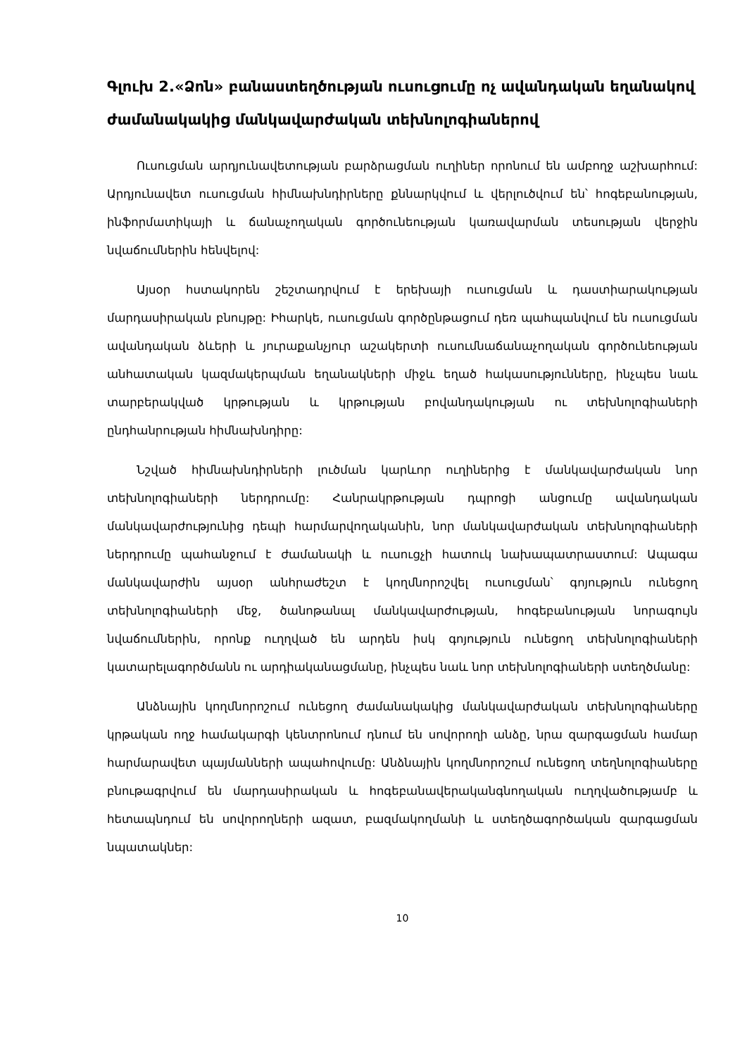Գլուխ 2.«Ձոն» բանաստեղծության ուսուցումը ոչ ավանդական եղանակով ժամանակակից մանկավարժական տեխնոլոգիաներով
Ուսուցման արդյունավետության բարձրացման ուղիներ որոնում են ամբողջ աշխարհում: Արդյունավետ ուսուցման հիմնախնդիրները քննարկվում և վերլուծվում են՝ հոգեբանության, ինֆորմատիկայի և ճանաչողական գործունեության կառավարման տեսության վերջին նվաճումներին հենվելով:
Այսօր հստակորեն շեշտադրվում է երեխայի ուսուցման և դաստիարակության մարդասիրական բնույթը: Իհարկե, ուսուցման գործընթացում դեռ պահպանվում են ուսուցման ավանդական ձևերի և յուրաքանչյուր աշակերտի ուսումնաճանաչողական գործունեության անհատական կազմակերպման եղանակների միջև եղած հակասությունները, ինչպես նաև տարբերակված կրթության և կրթության բովանդակության ու տեխնոլոգիաների ընդհանրության հիմնախնդիրը:
Նշված հիմնախնդիրների լուծման կարևոր ուղիներից է մանկավարժական նոր տեխնոլոգիաների ներդրումը: Հանրակրթության դպրոցի անցումը ավանդական մանկավարժությունից դեպի հարմարվողականին, նոր մանկավարժական տեխնոլոգիաների ներդրումը պահանջում է ժամանակի և ուսուցչի հատուկ նախապատրաստում: Ապագա մանկավարժին այսօր անհրաժեշտ է կողմնորոշվել ուսուցման՝ գոյություն ունեցող տեխնոլոգիաների մեջ, ծանոթանալ մանկավարժության, հոգեբանության նորագույն նվաճումներին, որոնք ուղղված են արդեն իսկ գոյություն ունեցող տեխնոլոգիաների կատարելագործմանն ու արդիականացմանը, ինչպես նաև նոր տեխնոլոգիաների ստեղծմանը:
Անձնային կողմնորոշում ունեցող ժամանակակից մանկավարժական տեխնոլոգիաները կրթական ողջ համակարգի կենտրոնում դնում են սովորողի անձը, նրա զարգացման համար հարմարավետ պայմանների ապահովումը: Անձնային կողմնորոշում ունեցող տեղնոլոգիաները բնութագրվում են մարդասիրական և հոգեբանավերականգնողական ուղղվածությամբ և հետապնդում են սովորողների ազատ, բազմակողմանի և ստեղծագործական զարգացման նպատակներ:
10